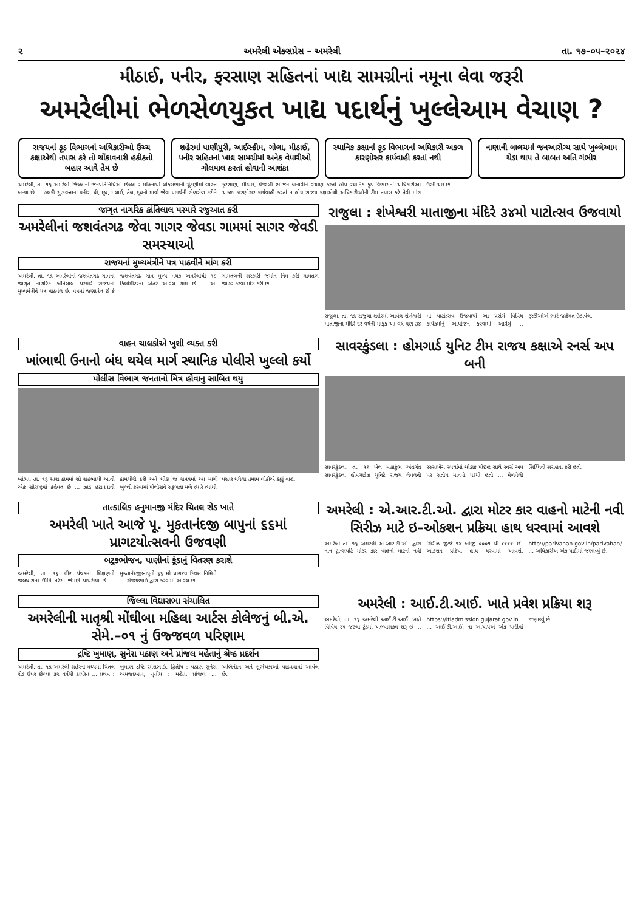૨ અમરેલી એક્સપ્રેસ – અમરેલી તા. ૧૭–૦૫–૨૦૨૪
મીઠાઈ, પનીર, ફરસાણ સહિતનાં ખાદ્ય સામગ્રીનાં નમૂના લેવા જરૂરી
અમરેલીમાં ભેળસેળયુકત ખાદ્ય પદાર્થનું ખુલ્લેઆમ વેચાણ ?
રાજયનાં ફૂડ વિભાગનાં અધિકારીઓ ઉચ્ચ કક્ષાએથી તપાસ કરે તો ચોંકાવનારી હકીકતો બહાર આવે તેમ છે
શહેરમાં પાણીપુરી, આઈસ્ક્રીમ, ગોલા, મીઠાઈ, પનીર સહિતનાં ખાદ્ય સામગ્રીમાં અનેક વેપારીઓ ગોલમાલ કરતાં હોવાની આશંકા
સ્થાનિક કક્ષાનાં ફૂડ વિભાગનાં અધિકારી અકળ કારણોસર કાર્યવાહી કરતાં નથી
નાણાની લાલચમાં જનઆરોગ્ય સાથે ખુલ્લેઆમ ચેડા થાય તે બાબત અતિ ગંભીર
અમરેલી, તા. ૧૬ અમરેલી જિલ્લાનાં જનપ્રતિનિધિઓ છેલ્લા ૨ મહિનાથી લોકસભાની ચૂંટણીમાં વ્યસ્ત બન્યા છે ... હલકી ગુણવત્તાનાં પનીર, ઘી, દૂધ, મલાઈ, તેલ, દૂધનો માવો જેવા પદાર્થની ભેળસેળ કરીને ફરસાણ, મીઠાઈ, પંજાબી ભોજન બનાવીને વેચાણ કરતાં હોય સ્થાનિક ફૂડ વિભાગનાં અધિકારીઓ અકળ કારણોસર કાર્યવાહી કરતાં ન હોય રાજય કક્ષાએથી અધિકારીઓની ટીમ તપાસ કરે તેવી માંગ ઉભી થઈ છે.
જાગૃત નાગરિક કાંતિલાલ પરમારે રજુઆત કરી
અમરેલીનાં જશવંતગઢ જેવા ગાગર જેવડા ગામમાં સાગર જેવડી સમસ્યાઓ
રાજયનાં મુખ્યમંત્રીને પત્ર પાઠવીને માંગ કરી
અમરેલી, તા. ૧૬ અમરેલીનાં જશવંતગઢ ગામના જાગૃત નાગરિક કાંતિલાલ પરમારે રાજયનાં મુખ્યમંત્રીને પત્ર પાઠવેલ છે. પત્રમાં જણાવેલ છે કે જશવંતગઢ ગામ મુખ્ય મથક અમરેલીથી ૧૭ કિલોમીટરના અંતરે આવેલ ગામ છે ... આ ગામતળની સરકારી જમીન નિમ કરી ગામતળ જાહેર કરવા માંગ કરી છે.
રાજુલા : શંખેશ્વરી માતાજીના મંદિરે ૩૪મો પાટોત્સવ ઉજવાયો
રાજુલા, તા. ૧૬ રાજુલા શહેરમાં આવેલ શંખેશ્વરી માતાજીના મંદિરે દર વર્ષની માફક આ વર્ષે પણ ૩૪ મો પાટોત્સવ ઉજવાયો આ પ્રસંગે વિવિધ કાર્યક્રમોનું આયોજન કરવામાં આવેલું ... ટ્રસ્ટીઓએ ભારે જહેમત ઉઠાવેલ.
વાહન ચાલકોએ ખુશી વ્યક્ત કરી
ખાંભાથી ઉનાનો બંધ થયેલ માર્ગ સ્થાનિક પોલીસે ખુલ્લો કર્યો
પોલીસ વિભાગ જનતાનો મિત્ર હોવાનુ સાબિત થયુ
ખાંભા, તા. ૧૬ સારા કામમાં સૌ સહભાગી આવી એક સૌરાષ્ટ્રમાં કહેવત છે ... ઝાડ હટાવવાની કામગીરી કરી અને થોડા જ સમયમાં આ માર્ગ ખુલ્લો કરવામાં પોલીસને સફળતા મળે ત્યારે ત્યાંથી પસાર થયેલા તમામ લોકોએ કહ્યું વાહ.
સાવરકુંડલા : હોમગાર્ડ યુનિટ ટીમ રાજય કક્ષાએ રનર્સ અપ બની
સાવરકુંડલા, તા. ૧૬ ખેલ મહાકુંભ અંતર્ગત સાવરકુંડલા હોમગાર્ડઝ યુનિટે રાજય લેવલની રસ્સાખેંચ સ્પર્ધામાં થોડાક પોઇન્ટ સાથે રનર્સ અપ પર સંતોષ માનવો પડયો હતો ... મેળવેલી સિધ્ધિની સરાહના કરી હતી.
તાત્કાલિક હનુમાનજી મંદિર ચિતલ રોડ ખાતે
અમરેલી ખાતે આજે પૂ. મુકતાનંદજી બાપુનાં ૬૬માં પ્રાગટયોત્સવની ઉજવણી
બટુકભોજન, પાણીનાં કૂંડાનું વિતરણ કરાશે
અમરેલી, તા. ૧૬ ગીર પંથકમાં શિક્ષણની જલધારાના ઊર્મિ તરંગો જેમણે પાથરીયા છે ... મુકતાનંદજીબાપુનો ૬૬ મો પ્રાગટય દિવસ નિમિત્તે ... સંજયભાઈ દ્વારા કરવામાં આવેલ છે.
અમરેલી : એ.આર.ટી.ઓ. દ્વારા મોટર કાર વાહનો માટેની નવી સિરીઝ માટે ઇ–ઓકશન પ્રક્રિયા હાથ ધરવામાં આવશે
અમરેલી તા. ૧૬ અમરેલી એ.આર.ટી.ઓ. દ્વારા નોન ટ્રાન્સપોર્ટ મોટર કાર વાહનો માટેની નવી સિરીઝ જીજે ૧૪ બીજી ૦૦૦૧ થી ૯૯૯૯ ઈ–ઓકશન પ્રક્રિયા હાથ ધરવામાં આવશે. http://parivahan.gov.in/parivahan/ ... અધિકારીએ એક યાદીમાં જણાવ્યું છે.
જિલ્લા વિદ્યાસભા સંચાલિત
અમરેલીની માતૃશ્રી મોંઘીબા મહિલા આર્ટસ કોલેજનું બી.એ. સેમે.–૦૧ નું ઉજ્જવળ પરિણામ
દ્રષ્ટિ ખુમાણ, સુનેરા પઠાણ અને પ્રાંજલ મહેતાનું શ્રેષ્ઠ પ્રદર્શન
અમરેલી, તા. ૧૬ અમરેલી શહેરની મધ્યમાં ચિતલ રોડ ઉપર છેલ્લા ૩૨ વર્ષથી કાર્યરત ... પ્રથમ : ખુમાણ દ્રષ્ટિ રમેશભાઈ, દ્વિતીય : પઠાણ સુનેરા અમજદખાન, તૃતીય : મહેતા પ્રાંજલ ... અભિનંદન અને શુભેચ્છાઓ પાઠવવામાં આવેલ છે.
અમરેલી : આઈ.ટી.આઈ. ખાતે પ્રવેશ પ્રક્રિયા શરૂ
અમરેલી, તા. ૧૬ અમરેલી આઈ.ટી.આઈ. ખાતે વિવિધ ૨૫ જેટલા ટ્રેડમાં અભ્યાસક્રમ શરૂ છે ... https://itiadmission.gujarat.gov.in ... આઈ.ટી.આઈ. ના આચાર્યએ એક યાદીમાં જણાવ્યું છે.